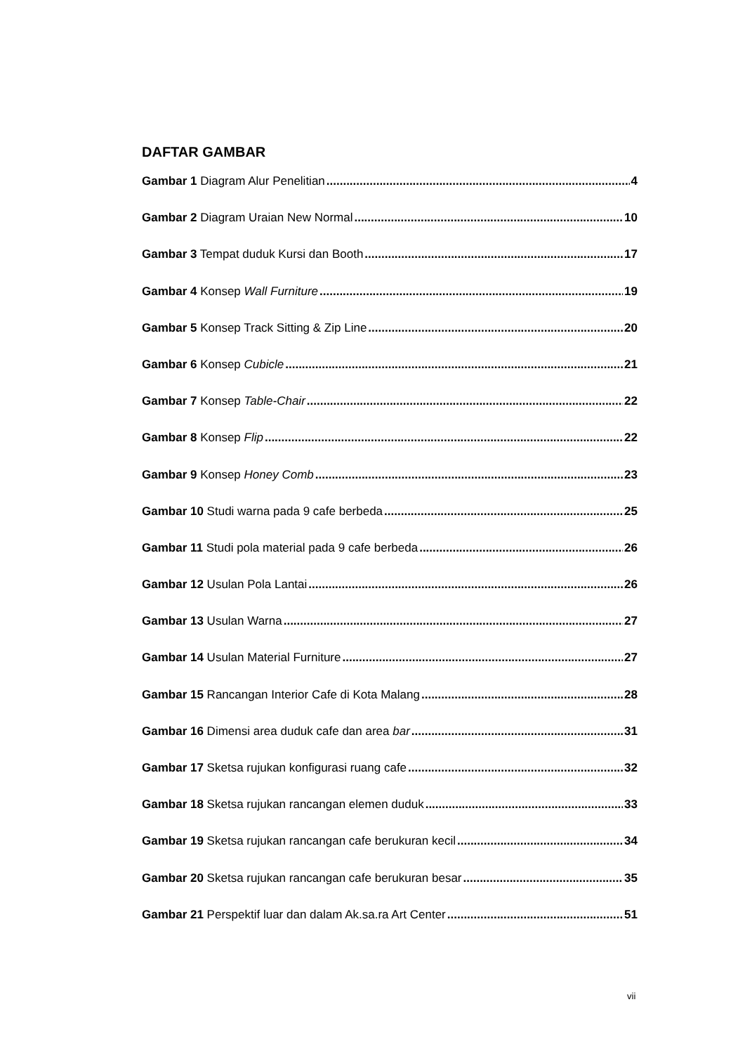DAFTAR GAMBAR
Gambar 1 Diagram Alur Penelitian 4
Gambar 2 Diagram Uraian New Normal 10
Gambar 3 Tempat duduk Kursi dan Booth 17
Gambar 4 Konsep Wall Furniture 19
Gambar 5 Konsep Track Sitting & Zip Line 20
Gambar 6 Konsep Cubicle 21
Gambar 7 Konsep Table-Chair 22
Gambar 8 Konsep Flip 22
Gambar 9 Konsep Honey Comb 23
Gambar 10 Studi warna pada 9 cafe berbeda 25
Gambar 11 Studi pola material pada 9 cafe berbeda 26
Gambar 12 Usulan Pola Lantai 26
Gambar 13 Usulan Warna 27
Gambar 14 Usulan Material Furniture 27
Gambar 15 Rancangan Interior Cafe di Kota Malang 28
Gambar 16 Dimensi area duduk cafe dan area bar 31
Gambar 17 Sketsa rujukan konfigurasi ruang cafe 32
Gambar 18 Sketsa rujukan rancangan elemen duduk 33
Gambar 19 Sketsa rujukan rancangan cafe berukuran kecil 34
Gambar 20 Sketsa rujukan rancangan cafe berukuran besar 35
Gambar 21 Perspektif luar dan dalam Ak.sa.ra Art Center 51
vii